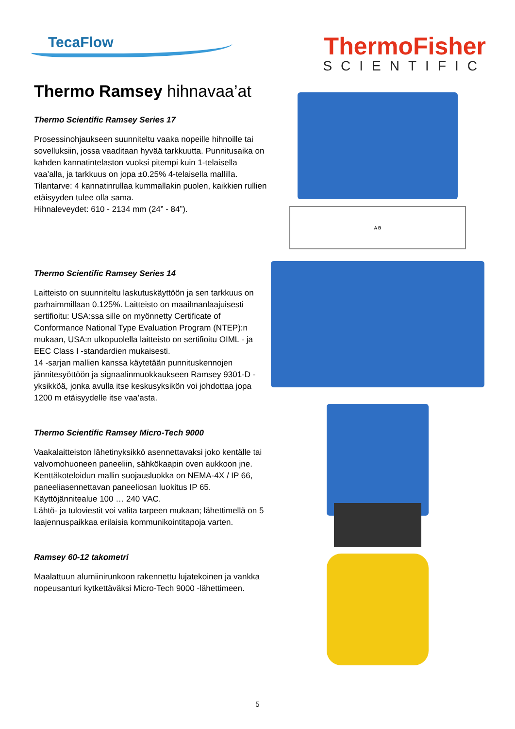TecaFlow
ThermoFisher
SCIENTIFIC
Thermo Ramsey hihnavaa’at
Thermo Scientific Ramsey Series 17
Prosessinohjaukseen suunniteltu vaaka nopeille hihnoille tai sovelluksiin, jossa vaaditaan hyvää tarkkuutta. Punnitusaika on kahden kannatintelaston vuoksi pitempi kuin 1-telaisella vaa’alla, ja tarkkuus on jopa ±0.25% 4-telaisella mallilla.
Tilantarve: 4 kannatinrullaa kummallakin puolen, kaikkien rullien etäisyyden tulee olla sama.
Hihnaleveydet: 610 - 2134 mm (24” - 84”).
Thermo Scientific Ramsey Series 14
Laitteisto on suunniteltu laskutuskäyttöön ja sen tarkkuus on parhaimmillaan 0.125%. Laitteisto on maailmanlaajuisesti sertifioitu: USA:ssa sille on myönnetty Certificate of Conformance National Type Evaluation Program (NTEP):n mukaan, USA:n ulkopuolella laitteisto on sertifioitu OIML - ja EEC Class I -standardien mukaisesti.
14 -sarjan mallien kanssa käytetään punnituskennojen jännitesyöttöön ja signaalinmuokkaukseen Ramsey 9301-D -yksikköä, jonka avulla itse keskusyksikön voi johdottaa jopa 1200 m etäisyydelle itse vaa’asta.
Thermo Scientific Ramsey Micro-Tech 9000
Vaakalaitteiston lähetinyksikkö asennettavaksi joko kentälle tai valvomohuoneen paneeliin, sähkökaapin oven aukkoon jne. Kenttäkoteloidun mallin suojausluokka on NEMA-4X / IP 66, paneeliasennettavan paneeliosan luokitus IP 65.
Käyttöjännitealue 100 … 240 VAC.
Lähtö- ja tuloviestit voi valita tarpeen mukaan; lähettimellä on 5 laajennuspaikkaa erilaisia kommunikointitapoja varten.
Ramsey 60-12 takometri
Maalattuun alumiinirunkoon rakennettu lujatekoinen ja vankka nopeusanturi kytkettäväksi Micro-Tech 9000 -lähettimeen.
A B
5